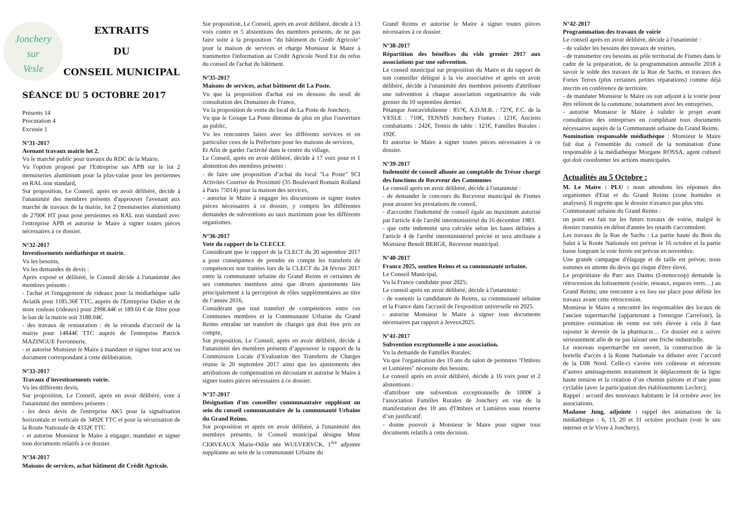Jonchery
sur
Vesle
EXTRAITS
DU
CONSEIL MUNICIPAL
SÉANCE DU 5 OCTOBRE 2017
Présents 14
Procuration 4
Excusée 1
N°31-2017
Avenant travaux mairie lot 2.
Vu le marché public pour travaux du RDC de la Mairie,
Vu l'option proposé par l'Entreprise sas APB sur le lot 2 menuiseries aluminium pour la plus-value pour les persiennes en RAL non standard,
Sur proposition, Le Conseil, après en avoir délibéré, décide à l'unanimité des membres présents d'approuver l'avenant aux marché de travaux de la mairie, lot 2 (menuiseries aluminium) de 2700€ HT pour pose persiennes en RAL non standard avec l'entreprise APB et autorise le Maire à signer toutes pièces nécessaires à ce dossier.
N°32-2017
Investissements médiathèque et mairie.
Vu les besoins,
Vu les demandes de devis :
Après exposé et délibéré, le Conseil décide à l'unanimité des membres présents :
- l'achat et l'engagement de rideaux pour la médiathèque salle Aviatik pour 1185.36€ TTC, auprès de l'Entreprise Didier et de store rouleau (rideaux) pour 2998.44€ et 189.60 € de filtre pour le bas de la mairie soit 3188.04€.
- des travaux de restauration : de la véranda d'accueil de la mairie pour 14844€ TTC auprès de l'entreprise Patrick MAZINGUE Ferronnerie.
- et autorise Monsieur le Maire à mandater et signer tout acte ou document correspondant à cette délibération.
N°33-2017
Travaux d'investissements voirie.
Vu les différents devis,
Sur proposition, Le Conseil, après en avoir délibéré, vote à l'unanimité des membres présents :
- les deux devis de l'entreprise AK5 pour la signalisation horizontale et verticale de 3492€ TTC et pour la sécurisation de la Route Nationale de 4332€ TTC
- et autorise Monsieur le Maire à engager, mandater et signer tous documents relatifs à ce dossier.
N°34-2017
Maisons de services, achat bâtiment dit Crédit Agricole.
Sur proposition, Le Conseil, après en avoir délibéré, décide à 13 voix contre et 5 abstentions des membres présents, de ne pas faire suite à la proposition "du bâtiment du Crédit Agricole" pour la maison de services et charge Monsieur le Maire à transmettre l'information au Crédit Agricole Nord Est du refus du conseil de l'achat du bâtiment.
N°35-2017
Maisons de services, achat bâtiment dit La Poste.
Vu que la proposition d'achat est en dessous du seuil de consultation des Domaines de France,
Vu la proposition de vente du local de La Poste de Jonchery,
Vu que le Groupe La Poste diminue de plus en plus l'ouverture au public,
Vu les rencontres faites avec les différents services et en particulier ceux de la Préfecture pour les maisons de services,
Et Afin de garder l'activité dans le centre du village,
Le Conseil, après en avoir délibéré, décide à 17 voix pour et 1 abstention des membres présents :
- de faire une proposition d’achat du local "La Poste" SCI Activités Courrier de Proximité (35 Boulevard Romain Rolland à Paris 75014) pour la maison des services,
- autorise le Maire à engager les discussions et signer toutes pièces nécessaires à ce dossier, y compris les différentes demandes de subventions au taux maximum pour les différents organismes.
N°36-2017
Vote du rapport de la CLECLT.
Considérant que le rapport de la CLECT du 20 septembre 2017 a pour conséquence de prendre en compte les transferts de compétences non traitées lors de la CLECT du 24 février 2017 entre la communauté urbaine du Grand Reims et certaines de ses communes membres ainsi que divers ajustements liés principalement à la perception de rôles supplémentaires au titre de l’année 2016,
Considérant que tout transfert de compétences entre ces Communes membres et la Communauté Urbaine du Grand Reims entraîne un transfert de charges qui doit être pris en compte,
Sur proposition, Le Conseil, après en avoir délibéré, décide à l'unanimité des membres présents d’approuver le rapport de la Commission Locale d’Evaluation des Transferts de Charges réunie le 20 septembre 2017 ainsi que les ajustements des attributions de compensation en découlant et autorise le Maire à signer toutes pièces nécessaires à ce dossier.
N°37-2017
Désignation d'un conseiller communautaire suppléant au sein du conseil communautaire de la communauté Urbaine du Grand Reims.
Sur proposition et après en avoir délibéré, à l'unanimité des membres présents, le Conseil municipal désigne Mme CERVEAUX Marie-Odile née WULVERYCK, 1<sup>ère</sup> adjointe suppléante au sein de la communauté Urbaine du
Grand Reims et autorise le Maire à signer toutes pièces nécessaires à ce dossier.
N°38-2017
Répartition des bénéfices du vide grenier 2017 aux associations par une subvention.
Le conseil municipal sur proposition du Maire et du rapport de son conseiller délégué à la vie associative et après en avoir délibéré, décide à l'unanimité des membres présents d'attribuer une subvention à chaque association organisatrice du vide grenier du 10 septembre dernier.
Pétanque Joncavidulienne : 857€, A.D.M.R. : 727€, F.C. de la VESLE : 710€, TENNIS Jonchery Fismes : 121€, Anciens combattants : 242€, Tennis de table : 121€, Familles Rurales : 192€.
Et autorise le Maire à signer toutes pièces nécessaires à ce dossier.
N°39-2017
Indemnité de conseil allouée au comptable du Trésor chargé des fonctions de Receveur des Communes
Le conseil après en avoir délibéré, décide à l'unanimité :
- de demander le concours du Receveur municipal de Fismes pour assurer les prestations de conseil,
- d'accorder l'indemnité de conseil égale au maximum autorisé par l'article 4 de l'arrêté interministériel du 16 décembre 1983.
- que cette indemnité sera calculée selon les bases définies à l'article 4 de l'arrêté interministériel précité et sera attribuée à Monsieur Benoît BERGE, Receveur municipal.
N°40-2017
France 2025, soutien Reims et sa communauté urbaine.
Le Conseil Municipal,
Vu la France candidate pour 2025;
Le conseil après en avoir délibéré, décide à l'unanimité :
- de soutenir la candidature de Reims, sa communauté urbaine et la France dans l'accueil de l'exposition universelle en 2025.
- autorise Monsieur le Maire à signer tous documents nécessaires par rapport à Jeveux2025.
N°41-2017
Subvention exceptionnelle à une association.
Vu la demande de Familles Rurales;
Vu que l'organisation des 10 ans du salon de peintures "Ombres et Lumières" nécessite des besoins.
Le conseil après en avoir délibéré, décide à 16 voix pour et 2 abstentions :
-d'attribuer une subvention exceptionnelle de 1000€ à l'association Familles Rurales de Jonchery en vue de la manifestation des 10 ans d'Ombres et Lumières sous réserve d’un justificatif.
- donne pouvoir à Monsieur le Maire pour signer tous documents relatifs à cette décision.
N°42-2017
Programmation des travaux de voirie
Le conseil après en avoir délibéré, décide à l'unanimité :
- de valider les besoins des travaux de voiries,
- de transmettre ces besoins au pôle territorial de Fismes dans le cadre de la préparation, de la programmation annuelle 2018 à savoir le solde des travaux de la Rue de Sachs, et travaux des Fortes Terres (plus certaines petites réparations) comme déjà inscrits en conférence de territoire.
- de mandater Monsieur le Maire ou son adjoint à la voirie pour être référent de la commune, notamment avec les entreprises,
- autorise Monsieur le Maire à valider le projet avant consultation des entreprises en complétant tous documents nécessaires auprès de la Communauté urbaine du Grand Reims.
Nomination responsable médiathèque : Monsieur le Maire fait état à l'ensemble du conseil de la nomination d'une responsable à la médiathèque Morgane ROSSA, agent culturel qui doit coordonner les actions municipales.
Actualités au 5 Octobre :
M. Le Maire : PLU : nous attendons les réponses des organismes d'Etat et du Grand Reims (zone humides et analyses). Il regrette que le dossier n'avance pas plus vite.
Communauté urbaine du Grand Reims :
un point est fait sur les futurs travaux de voirie, malgré le dossier transmis en début d'année les retards s'accumulent.
Les travaux de la Rue de Sachs : La partie haute du Bois du Salut à la Route Nationale est prévue le 16 octobre et la partie basse longeant la voie ferrée est prévue en novembre.
Une grande campagne d'élagage et de taille est prévue, nous sommes en attente du devis qui risque d'être élevé.
Le propriétaire du Parc aux Daims (I-mmocoop) demande la rétrocession du lotissement (voirie, réseaux, espaces verts…) au Grand Reims; une rencontre a eu lieu sur place pour définir les travaux avant cette rétrocession.
Monsieur le Maire a rencontré les responsables des locaux de l'ancien supermarché (appartenant à l'enseigne Carrefour), la première estimation de vente est très élevée à cela il faut rajouter le devenir de la pharmacie… Ce dossier est à suivre sérieusement afin de ne pas laisser une friche industrielle.
Le nouveau supermarché est ouvert, la construction de la bretelle d'accès à la Route Nationale va débuter avec l’accord de la DIR Nord. Celle-ci s'avère très coûteuse et nécessite d’autres aménagements notamment le déplacement de la ligne haute tension et la création d’un chemin piétons et d’une piste cyclable (avec la participation des établissements Leclerc).
Rappel : accueil des nouveaux habitants le 14 octobre avec les associations.
Madame Jung, adjointe : rappel des animations de la médiathèque : 6, 13, 20 et 31 octobre prochain (voir le site internet et le Vivre à Jonchery).